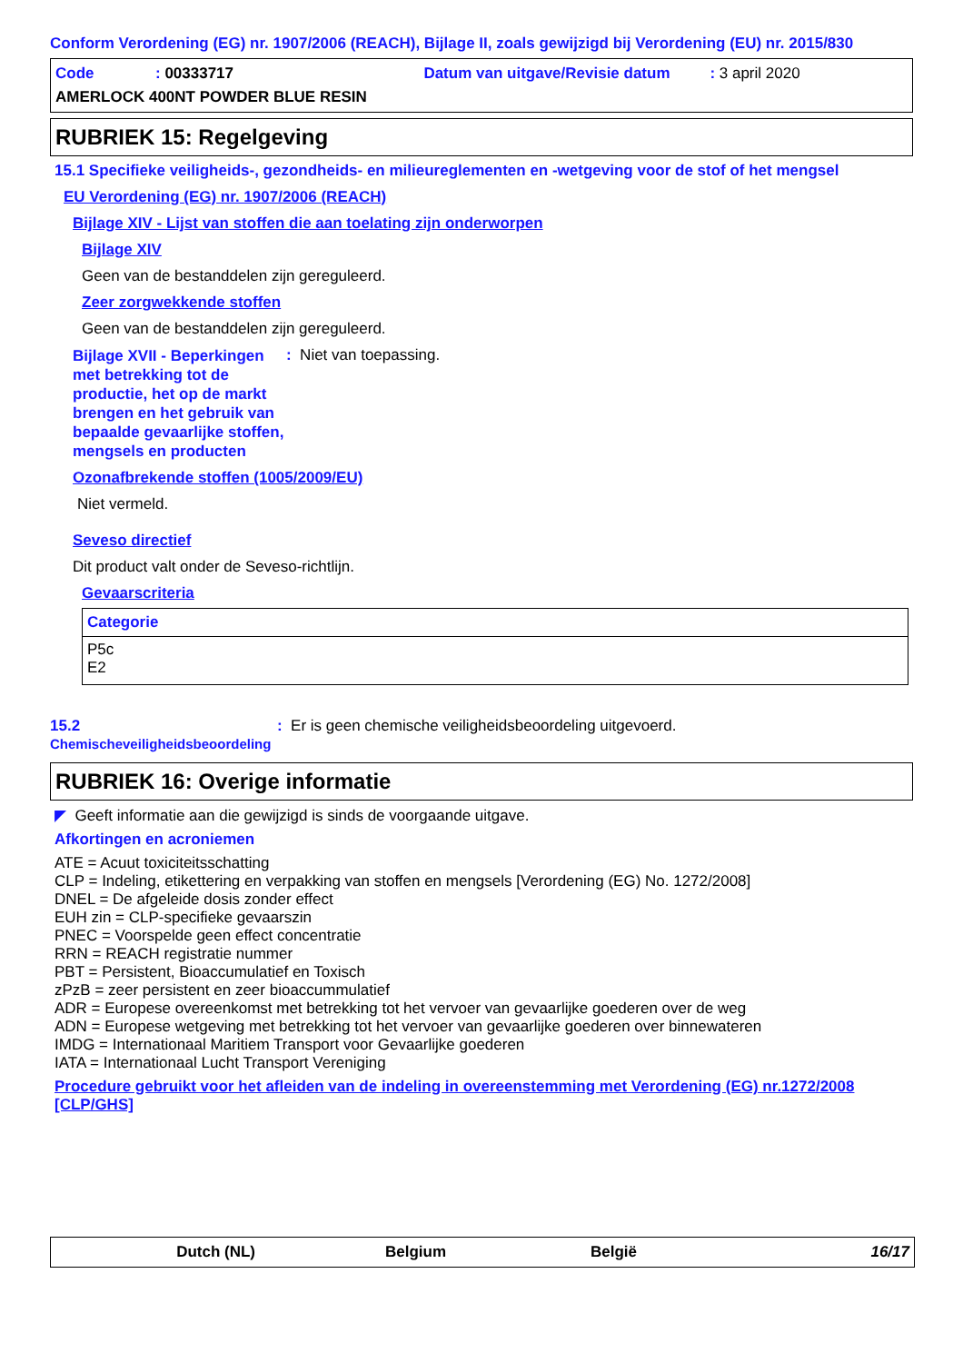Conform Verordening (EG) nr. 1907/2006 (REACH), Bijlage II, zoals gewijzigd bij Verordening (EU) nr. 2015/830
Code: 00333717 Datum van uitgave/Revisie datum: 3 april 2020
AMERLOCK 400NT POWDER BLUE RESIN
RUBRIEK 15: Regelgeving
15.1 Specifieke veiligheids-, gezondheids- en milieureglementen en -wetgeving voor de stof of het mengsel
EU Verordening (EG) nr. 1907/2006 (REACH)
Bijlage XIV - Lijst van stoffen die aan toelating zijn onderworpen
Bijlage XIV
Geen van de bestanddelen zijn gereguleerd.
Zeer zorgwekkende stoffen
Geen van de bestanddelen zijn gereguleerd.
Bijlage XVII - Beperkingen met betrekking tot de productie, het op de markt brengen en het gebruik van bepaalde gevaarlijke stoffen, mengsels en producten: Niet van toepassing.
Ozonafbrekende stoffen (1005/2009/EU)
Niet vermeld.
Seveso directief
Dit product valt onder de Seveso-richtlijn.
Gevaarscriteria
| Categorie |
| --- |
| P5c E2 |
15.2
Chemischeveiligheidsbeoordeling: Er is geen chemische veiligheidsbeoordeling uitgevoerd.
RUBRIEK 16: Overige informatie
◤ Geeft informatie aan die gewijzigd is sinds de voorgaande uitgave.
Afkortingen en acroniemen
ATE = Acuut toxiciteitsschatting
CLP = Indeling, etikettering en verpakking van stoffen en mengsels [Verordening (EG) No. 1272/2008]
DNEL = De afgeleide dosis zonder effect
EUH zin = CLP-specifieke gevaarszin
PNEC = Voorspelde geen effect concentratie
RRN = REACH registratie nummer
PBT = Persistent, Bioaccumulatief en Toxisch
zPzB = zeer persistent en zeer bioaccummulatief
ADR = Europese overeenkomst met betrekking tot het vervoer van gevaarlijke goederen over de weg
ADN = Europese wetgeving met betrekking tot het vervoer van gevaarlijke goederen over binnewateren
IMDG = Internationaal Maritiem Transport voor Gevaarlijke goederen
IATA = Internationaal Lucht Transport Vereniging
Procedure gebruikt voor het afleiden van de indeling in overeenstemming met Verordening (EG) nr.1272/2008 [CLP/GHS]
Dutch (NL) Belgium België 16/17